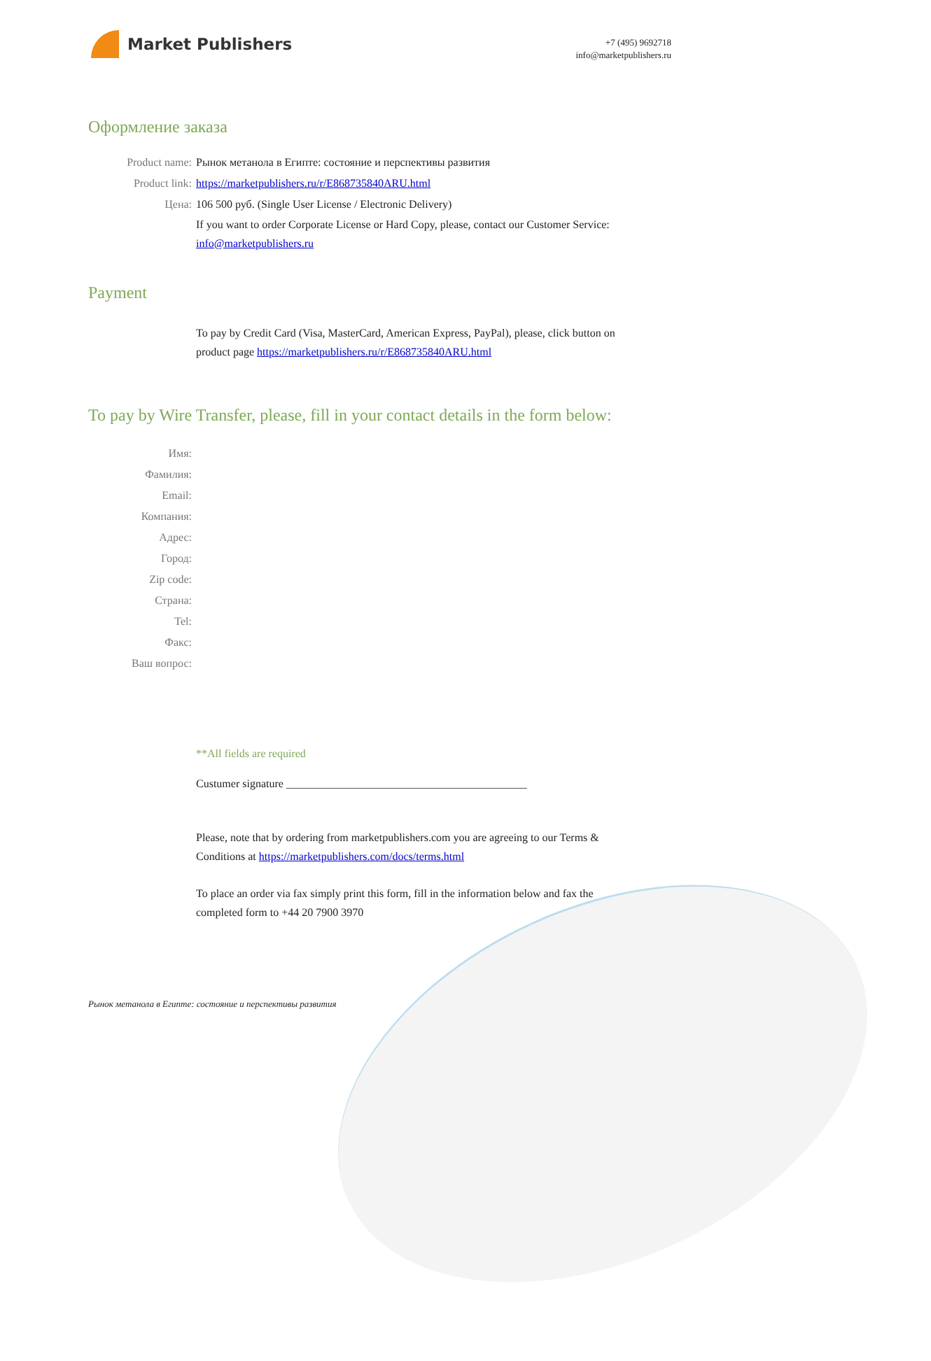Market Publishers
+7 (495) 9692718
info@marketpublishers.ru
Оформление заказа
Product name: Рынок метанола в Египте: состояние и перспективы развития
Product link: https://marketpublishers.ru/r/E868735840ARU.html
Цена: 106 500 руб. (Single User License / Electronic Delivery)
If you want to order Corporate License or Hard Copy, please, contact our Customer Service: info@marketpublishers.ru
Payment
To pay by Credit Card (Visa, MasterCard, American Express, PayPal), please, click button on product page https://marketpublishers.ru/r/E868735840ARU.html
To pay by Wire Transfer, please, fill in your contact details in the form below:
Имя:
Фамилия:
Email:
Компания:
Адрес:
Город:
Zip code:
Страна:
Tel:
Факс:
Ваш вопрос:
**All fields are required
Custumer signature ___________________________________________
Please, note that by ordering from marketpublishers.com you are agreeing to our Terms & Conditions at https://marketpublishers.com/docs/terms.html
To place an order via fax simply print this form, fill in the information below and fax the completed form to +44 20 7900 3970
Рынок метанола в Египте: состояние и перспективы развития